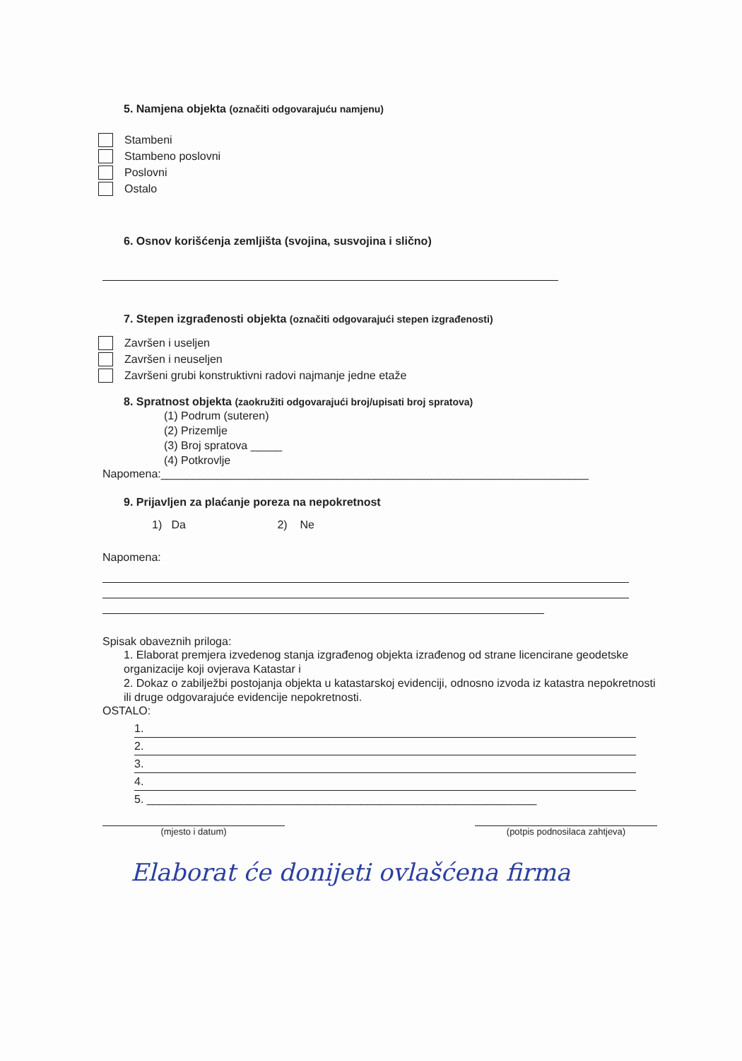5. Namjena objekta (označiti odgovarajuću namjenu)
Stambeni
Stambeno poslovni
Poslovni
Ostalo
6. Osnov korišćenja zemljišta (svojina, susvojina i slično)
7. Stepen izgrađenosti objekta (označiti odgovarajući stepen izgrađenosti)
Završen i useljen
Završen i neuseljen
Završeni grubi konstruktivni radovi najmanje jedne etaže
8. Spratnost objekta (zaokružiti odgovarajući broj/upisati broj spratova)
(1) Podrum (suteren)
(2) Prizemlje
(3) Broj spratova _____
(4) Potkrovlje
Napomena:____________________________________________________________________
9. Prijavljen za plaćanje poreza na nepokretnost
1) Da 2) Ne
Napomena:
Spisak obaveznih priloga:
1. Elaborat premjera izvedenog stanja izgrađenog objekta izrađenog od strane licencirane geodetske organizacije koji ovjerava Katastar i
2. Dokaz o zabilježbi postojanja objekta u katastarskoj evidenciji, odnosno izvoda iz katastra nepokretnosti ili druge odgovarajuće evidencije nepokretnosti.
OSTALO:
1.
2.
3.
4.
5. ______________________________________________________________
(mjesto i datum) (potpis podnosilaca zahtjeva)
Elaborat će donijeti ovlašćena firma